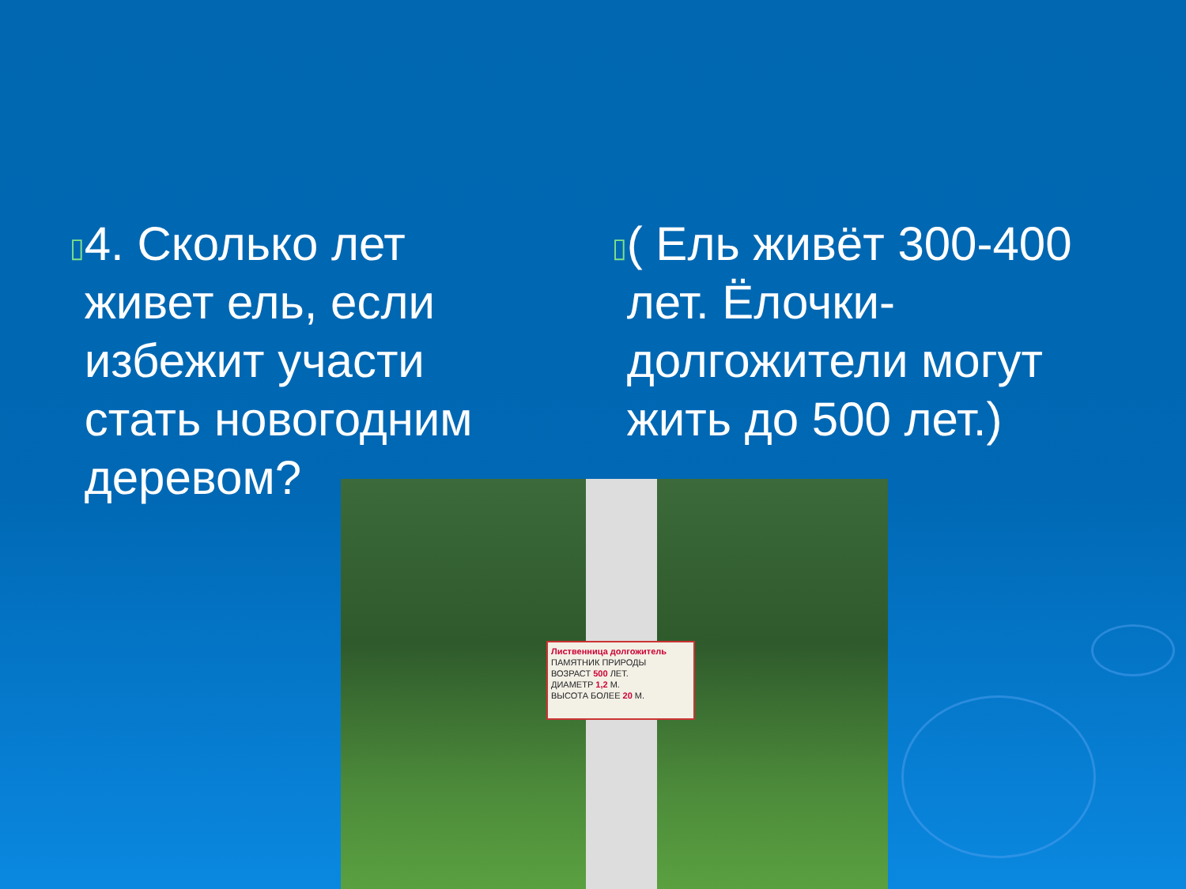▯
4. Сколько лет живет ель, если избежит участи стать новогодним деревом?
▯
( Ель живёт 300-400 лет. Ёлочки-долгожители могут жить до 500 лет.)
Лиственница долгожитель
ПАМЯТНИК ПРИРОДЫ
ВОЗРАСТ 500 ЛЕТ.
ДИАМЕТР 1,2 М.
ВЫСОТА БОЛЕЕ 20 М.